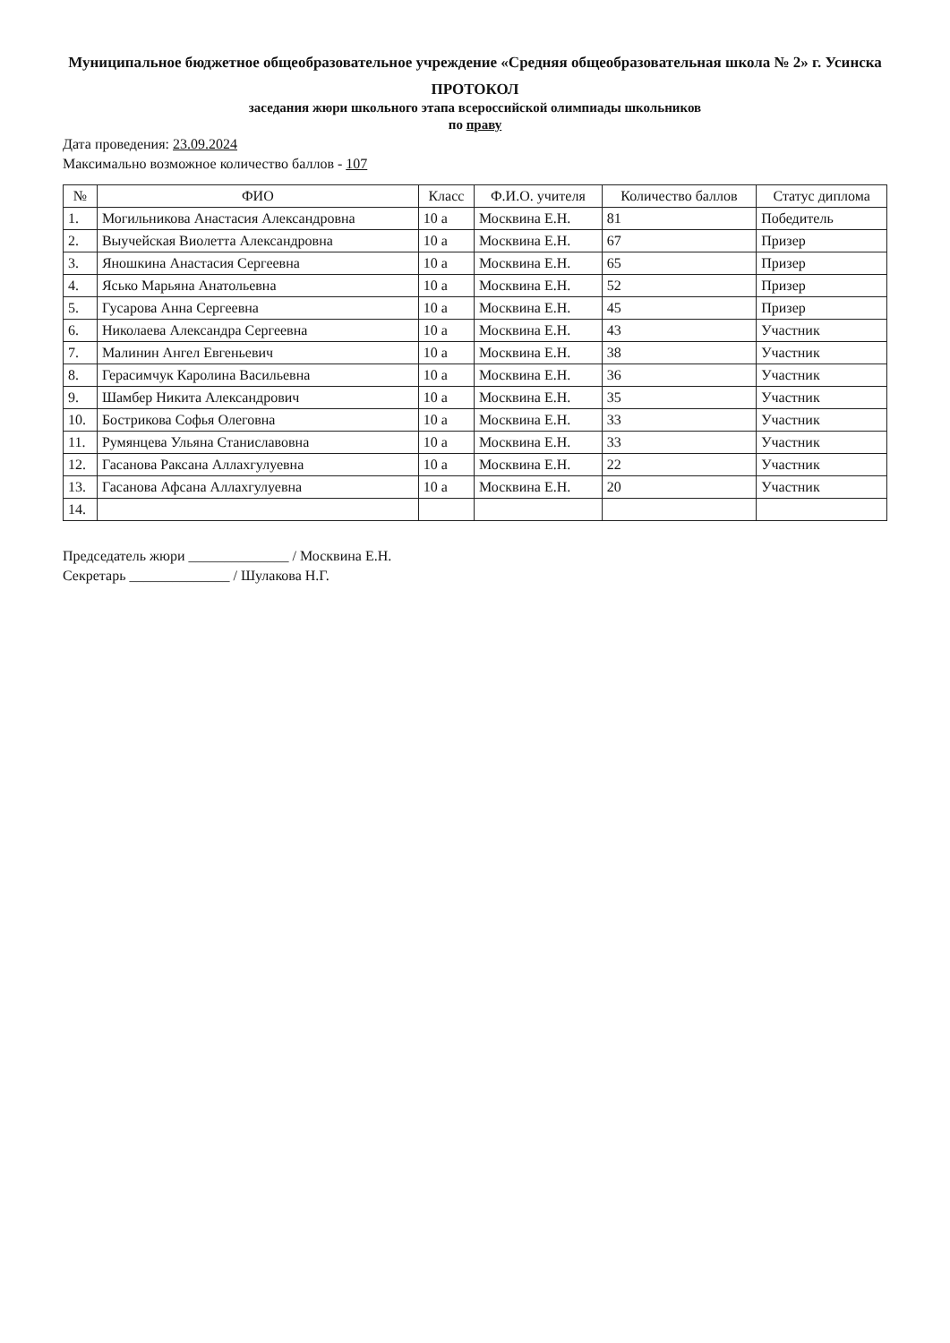Муниципальное бюджетное общеобразовательное учреждение «Средняя общеобразовательная школа № 2» г. Усинска
ПРОТОКОЛ
заседания жюри школьного этапа всероссийской олимпиады школьников
по праву
Дата проведения: 23.09.2024
Максимально возможное количество баллов - 107
| № | ФИО | Класс | Ф.И.О. учителя | Количество баллов | Статус диплома |
| --- | --- | --- | --- | --- | --- |
| 1. | Могильникова Анастасия Александровна | 10 а | Москвина Е.Н. | 81 | Победитель |
| 2. | Выучейская Виолетта Александровна | 10 а | Москвина Е.Н. | 67 | Призер |
| 3. | Яношкина Анастасия Сергеевна | 10 а | Москвина Е.Н. | 65 | Призер |
| 4. | Ясько Марьяна Анатольевна | 10 а | Москвина Е.Н. | 52 | Призер |
| 5. | Гусарова Анна Сергеевна | 10 а | Москвина Е.Н. | 45 | Призер |
| 6. | Николаева Александра Сергеевна | 10 а | Москвина Е.Н. | 43 | Участник |
| 7. | Малинин Ангел Евгеньевич | 10 а | Москвина Е.Н. | 38 | Участник |
| 8. | Герасимчук Каролина Васильевна | 10 а | Москвина Е.Н. | 36 | Участник |
| 9. | Шамбер Никита Александрович | 10 а | Москвина Е.Н. | 35 | Участник |
| 10. | Бострикова Софья Олеговна | 10 а | Москвина Е.Н. | 33 | Участник |
| 11. | Румянцева Ульяна Станиславовна | 10 а | Москвина Е.Н. | 33 | Участник |
| 12. | Гасанова Раксана Аллахгулуевна | 10 а | Москвина Е.Н. | 22 | Участник |
| 13. | Гасанова Афсана Аллахгулуевна | 10 а | Москвина Е.Н. | 20 | Участник |
| 14. | | | | | |
Председатель жюри ______________ / Москвина Е.Н.
Секретарь ______________ / Шулакова Н.Г.